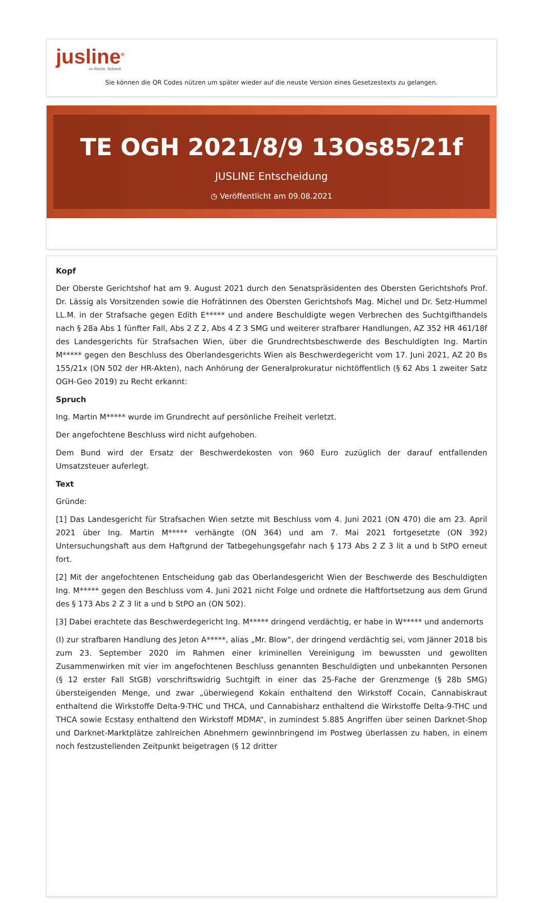jusline<sup>®</sup>
»» Recht. Schnell
Sie können die QR Codes nützen um später wieder auf die neuste Version eines Gesetzestexts zu gelangen.
TE OGH 2021/8/9 13Os85/21f
JUSLINE Entscheidung
◷ Veröffentlicht am 09.08.2021
Kopf
Der Oberste Gerichtshof hat am 9. August 2021 durch den Senatspräsidenten des Obersten Gerichtshofs Prof. Dr. Lässig als Vorsitzenden sowie die Hofrätinnen des Obersten Gerichtshofs Mag. Michel und Dr. Setz-Hummel LL.M. in der Strafsache gegen Edith E***** und andere Beschuldigte wegen Verbrechen des Suchtgifthandels nach § 28a Abs 1 fünfter Fall, Abs 2 Z 2, Abs 4 Z 3 SMG und weiterer strafbarer Handlungen, AZ 352 HR 461/18f des Landesgerichts für Strafsachen Wien, über die Grundrechtsbeschwerde des Beschuldigten Ing. Martin M***** gegen den Beschluss des Oberlandesgerichts Wien als Beschwerdegericht vom 17. Juni 2021, AZ 20 Bs 155/21x (ON 502 der HR-Akten), nach Anhörung der Generalprokuratur nichtöffentlich (§ 62 Abs 1 zweiter Satz OGH-Geo 2019) zu Recht erkannt:
Spruch
Ing. Martin M***** wurde im Grundrecht auf persönliche Freiheit verletzt.
Der angefochtene Beschluss wird nicht aufgehoben.
Dem Bund wird der Ersatz der Beschwerdekosten von 960 Euro zuzüglich der darauf entfallenden Umsatzsteuer auferlegt.
Text
Gründe:
[1] Das Landesgericht für Strafsachen Wien setzte mit Beschluss vom 4. Juni 2021 (ON 470) die am 23. April 2021 über Ing. Martin M***** verhängte (ON 364) und am 7. Mai 2021 fortgesetzte (ON 392) Untersuchungshaft aus dem Haftgrund der Tatbegehungsgefahr nach § 173 Abs 2 Z 3 lit a und b StPO erneut fort.
[2] Mit der angefochtenen Entscheidung gab das Oberlandesgericht Wien der Beschwerde des Beschuldigten Ing. M***** gegen den Beschluss vom 4. Juni 2021 nicht Folge und ordnete die Haftfortsetzung aus dem Grund des § 173 Abs 2 Z 3 lit a und b StPO an (ON 502).
[3] Dabei erachtete das Beschwerdegericht Ing. M***** dringend verdächtig, er habe in W***** und andernorts
(I) zur strafbaren Handlung des Jeton A*****, alias „Mr. Blow“, der dringend verdächtig sei, vom Jänner 2018 bis zum 23. September 2020 im Rahmen einer kriminellen Vereinigung im bewussten und gewollten Zusammenwirken mit vier im angefochtenen Beschluss genannten Beschuldigten und unbekannten Personen (§ 12 erster Fall StGB) vorschriftswidrig Suchtgift in einer das 25-Fache der Grenzmenge (§ 28b SMG) übersteigenden Menge, und zwar „überwiegend Kokain enthaltend den Wirkstoff Cocain, Cannabiskraut enthaltend die Wirkstoffe Delta-9-THC und THCA, und Cannabisharz enthaltend die Wirkstoffe Delta-9-THC und THCA sowie Ecstasy enthaltend den Wirkstoff MDMA“, in zumindest 5.885 Angriffen über seinen Darknet-Shop und Darknet-Marktplätze zahlreichen Abnehmern gewinnbringend im Postweg überlassen zu haben, in einem noch festzustellenden Zeitpunkt beigetragen (§ 12 dritter